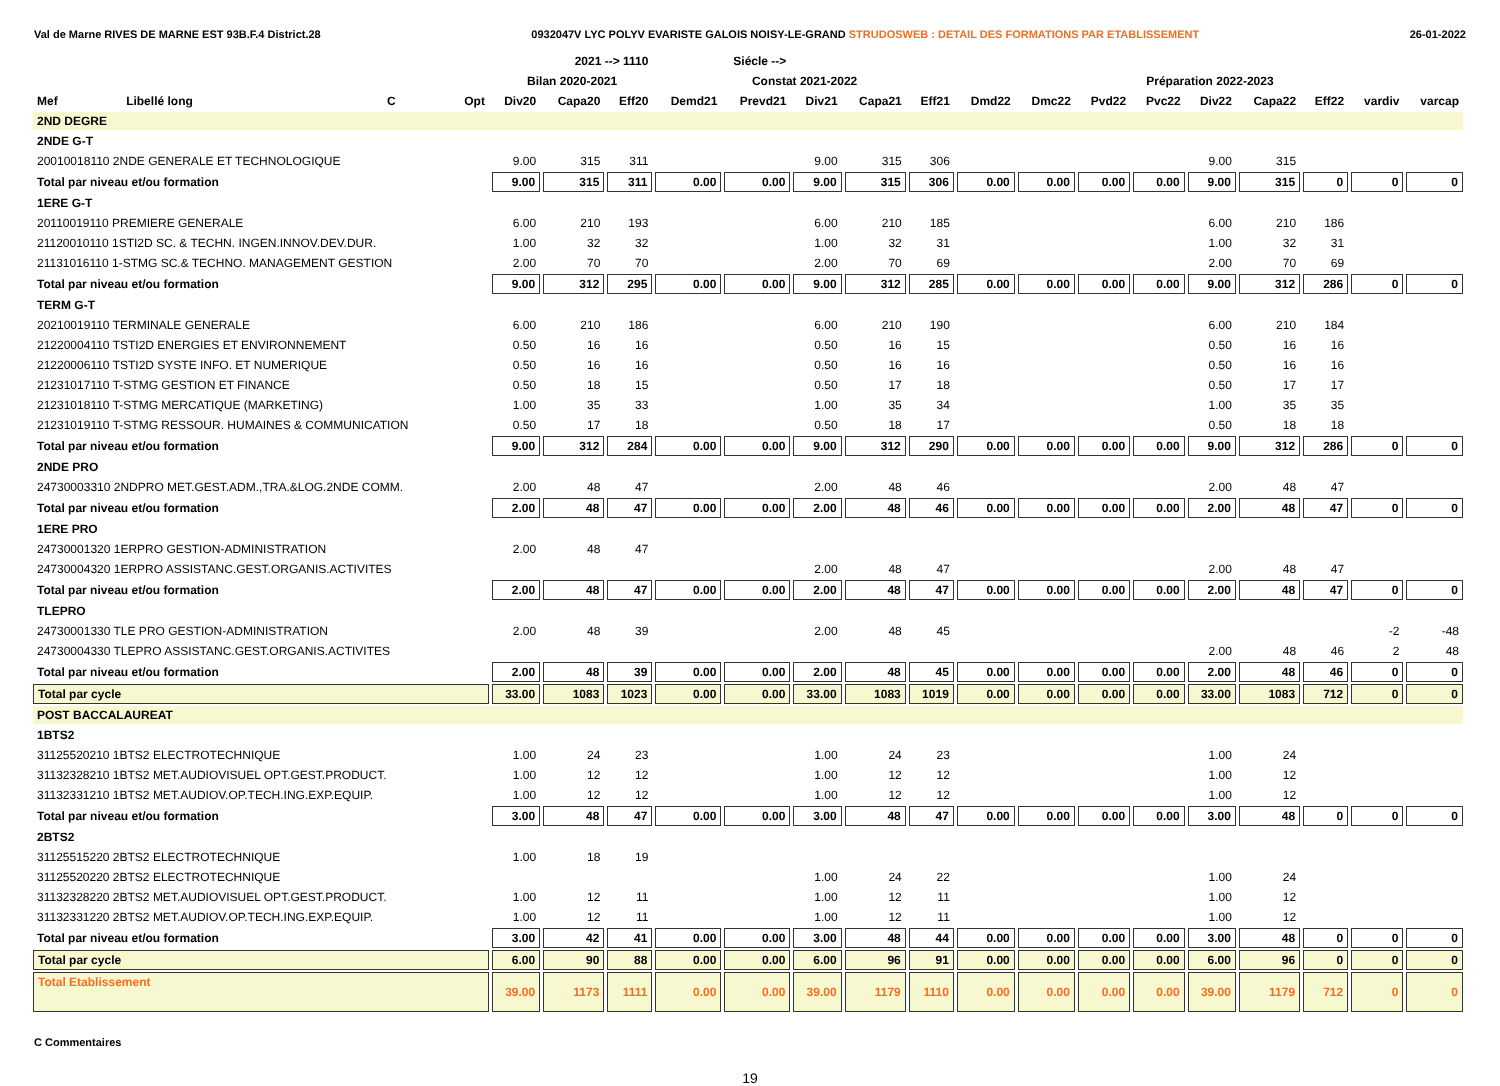Val de Marne RIVES DE MARNE EST 93B.F.4 District.28 0932047V LYC POLYV EVARISTE GALOIS NOISY-LE-GRAND STRUDOSWEB : DETAIL DES FORMATIONS PAR ETABLISSEMENT 26-01-2022
| | | | | | 2021 --> 1110 | | Siécle --> | | | | | | | | | | | | | |
| --- | --- | --- | --- | --- | --- | --- | --- | --- | --- | --- | --- | --- | --- | --- | --- | --- | --- | --- | --- | --- |
| | | | | Bilan 2020-2021 | | | Constat 2021-2022 | | | | | Préparation 2022-2023 | | | | | | | | |
| Mef | Libellé long | C | Opt | Div20 | Capa20 | Eff20 | Demd21 | Prevd21 | Div21 | Capa21 | Eff21 | Dmd22 | Dmc22 | Pvd22 | Pvc22 | Div22 | Capa22 | Eff22 | vardiv | varcap |
| 2ND DEGRE | | | | | | | | | | | | | | | | | | | | |
| 2NDE G-T | | | | | | | | | | | | | | | | | | | | |
| 20010018110 2NDE GENERALE ET TECHNOLOGIQUE | | | | 9.00 | 315 | 311 | | | 9.00 | 315 | 306 | | | | | 9.00 | 315 | | | |
| Total par niveau et/ou formation | | | | 9.00 | 315 | 311 | 0.00 | 0.00 | 9.00 | 315 | 306 | 0.00 | 0.00 | 0.00 | 0.00 | 9.00 | 315 | 0 | 0 | 0 |
| 1ERE G-T | | | | | | | | | | | | | | | | | | | | |
| 20110019110 PREMIERE GENERALE | | | | 6.00 | 210 | 193 | | | 6.00 | 210 | 185 | | | | | 6.00 | 210 | 186 | | |
| 21120010110 1STI2D SC. & TECHN. INGEN.INNOV.DEV.DUR. | | | | 1.00 | 32 | 32 | | | 1.00 | 32 | 31 | | | | | 1.00 | 32 | 31 | | |
| 21131016110 1-STMG SC.& TECHNO. MANAGEMENT GESTION | | | | 2.00 | 70 | 70 | | | 2.00 | 70 | 69 | | | | | 2.00 | 70 | 69 | | |
| Total par niveau et/ou formation | | | | 9.00 | 312 | 295 | 0.00 | 0.00 | 9.00 | 312 | 285 | 0.00 | 0.00 | 0.00 | 0.00 | 9.00 | 312 | 286 | 0 | 0 |
| TERM G-T | | | | | | | | | | | | | | | | | | | | |
| 20210019110 TERMINALE GENERALE | | | | 6.00 | 210 | 186 | | | 6.00 | 210 | 190 | | | | | 6.00 | 210 | 184 | | |
| 21220004110 TSTI2D ENERGIES ET ENVIRONNEMENT | | | | 0.50 | 16 | 16 | | | 0.50 | 16 | 15 | | | | | 0.50 | 16 | 16 | | |
| 21220006110 TSTI2D SYSTE INFO. ET NUMERIQUE | | | | 0.50 | 16 | 16 | | | 0.50 | 16 | 16 | | | | | 0.50 | 16 | 16 | | |
| 21231017110 T-STMG GESTION ET FINANCE | | | | 0.50 | 18 | 15 | | | 0.50 | 17 | 18 | | | | | 0.50 | 17 | 17 | | |
| 21231018110 T-STMG MERCATIQUE (MARKETING) | | | | 1.00 | 35 | 33 | | | 1.00 | 35 | 34 | | | | | 1.00 | 35 | 35 | | |
| 21231019110 T-STMG RESSOUR. HUMAINES & COMMUNICATION | | | | 0.50 | 17 | 18 | | | 0.50 | 18 | 17 | | | | | 0.50 | 18 | 18 | | |
| Total par niveau et/ou formation | | | | 9.00 | 312 | 284 | 0.00 | 0.00 | 9.00 | 312 | 290 | 0.00 | 0.00 | 0.00 | 0.00 | 9.00 | 312 | 286 | 0 | 0 |
| 2NDE PRO | | | | | | | | | | | | | | | | | | | | |
| 24730003310 2NDPRO MET.GEST.ADM.,TRA.&LOG.2NDE COMM. | | | | 2.00 | 48 | 47 | | | 2.00 | 48 | 46 | | | | | 2.00 | 48 | 47 | | |
| Total par niveau et/ou formation | | | | 2.00 | 48 | 47 | 0.00 | 0.00 | 2.00 | 48 | 46 | 0.00 | 0.00 | 0.00 | 0.00 | 2.00 | 48 | 47 | 0 | 0 |
| 1ERE PRO | | | | | | | | | | | | | | | | | | | | |
| 24730001320 1ERPRO GESTION-ADMINISTRATION | | | | 2.00 | 48 | 47 | | | | | | | | | | | | | | |
| 24730004320 1ERPRO ASSISTANC.GEST.ORGANIS.ACTIVITES | | | | | | | | | 2.00 | 48 | 47 | | | | | 2.00 | 48 | 47 | | |
| Total par niveau et/ou formation | | | | 2.00 | 48 | 47 | 0.00 | 0.00 | 2.00 | 48 | 47 | 0.00 | 0.00 | 0.00 | 0.00 | 2.00 | 48 | 47 | 0 | 0 |
| TLEPRO | | | | | | | | | | | | | | | | | | | | |
| 24730001330 TLE PRO GESTION-ADMINISTRATION | | | | 2.00 | 48 | 39 | | | 2.00 | 48 | 45 | | | | | | | | -2 | -48 |
| 24730004330 TLEPRO ASSISTANC.GEST.ORGANIS.ACTIVITES | | | | | | | | | | | | | | | | 2.00 | 48 | 46 | 2 | 48 |
| Total par niveau et/ou formation | | | | 2.00 | 48 | 39 | 0.00 | 0.00 | 2.00 | 48 | 45 | 0.00 | 0.00 | 0.00 | 0.00 | 2.00 | 48 | 46 | 0 | 0 |
| Total par cycle | | | | 33.00 | 1083 | 1023 | 0.00 | 0.00 | 33.00 | 1083 | 1019 | 0.00 | 0.00 | 0.00 | 0.00 | 33.00 | 1083 | 712 | 0 | 0 |
| POST BACCALAUREAT | | | | | | | | | | | | | | | | | | | | |
| 1BTS2 | | | | | | | | | | | | | | | | | | | | |
| 31125520210 1BTS2 ELECTROTECHNIQUE | | | | 1.00 | 24 | 23 | | | 1.00 | 24 | 23 | | | | | 1.00 | 24 | | | |
| 31132328210 1BTS2 MET.AUDIOVISUEL OPT.GEST.PRODUCT. | | | | 1.00 | 12 | 12 | | | 1.00 | 12 | 12 | | | | | 1.00 | 12 | | | |
| 31132331210 1BTS2 MET.AUDIOV.OP.TECH.ING.EXP.EQUIP. | | | | 1.00 | 12 | 12 | | | 1.00 | 12 | 12 | | | | | 1.00 | 12 | | | |
| Total par niveau et/ou formation | | | | 3.00 | 48 | 47 | 0.00 | 0.00 | 3.00 | 48 | 47 | 0.00 | 0.00 | 0.00 | 0.00 | 3.00 | 48 | 0 | 0 | 0 |
| 2BTS2 | | | | | | | | | | | | | | | | | | | | |
| 31125515220 2BTS2 ELECTROTECHNIQUE | | | | 1.00 | 18 | 19 | | | | | | | | | | | | | | |
| 31125520220 2BTS2 ELECTROTECHNIQUE | | | | | | | | | 1.00 | 24 | 22 | | | | | 1.00 | 24 | | | |
| 31132328220 2BTS2 MET.AUDIOVISUEL OPT.GEST.PRODUCT. | | | | 1.00 | 12 | 11 | | | 1.00 | 12 | 11 | | | | | 1.00 | 12 | | | |
| 31132331220 2BTS2 MET.AUDIOV.OP.TECH.ING.EXP.EQUIP. | | | | 1.00 | 12 | 11 | | | 1.00 | 12 | 11 | | | | | 1.00 | 12 | | | |
| Total par niveau et/ou formation | | | | 3.00 | 42 | 41 | 0.00 | 0.00 | 3.00 | 48 | 44 | 0.00 | 0.00 | 0.00 | 0.00 | 3.00 | 48 | 0 | 0 | 0 |
| Total par cycle | | | | 6.00 | 90 | 88 | 0.00 | 0.00 | 6.00 | 96 | 91 | 0.00 | 0.00 | 0.00 | 0.00 | 6.00 | 96 | 0 | 0 | 0 |
| Total Etablissement | | | | 39.00 | 1173 | 1111 | 0.00 | 0.00 | 39.00 | 1179 | 1110 | 0.00 | 0.00 | 0.00 | 0.00 | 39.00 | 1179 | 712 | 0 | 0 |
C Commentaires
19